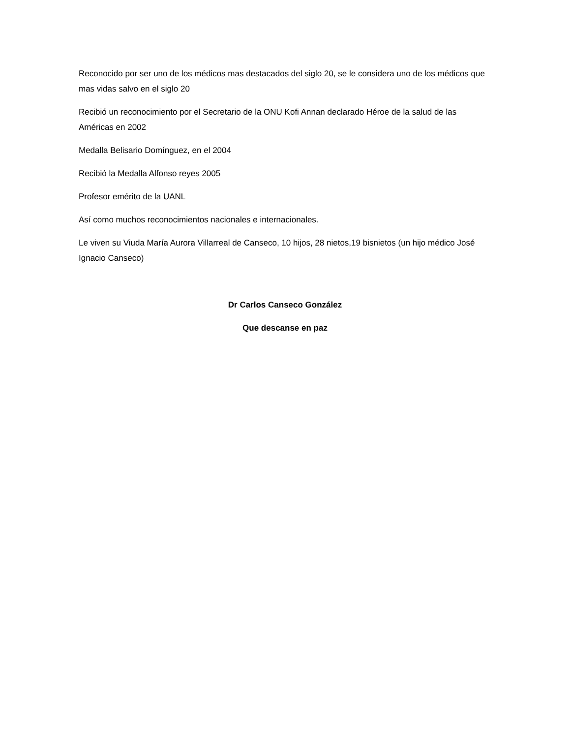Reconocido por ser uno de los médicos mas destacados del siglo 20, se le considera uno de los médicos que mas vidas salvo en el siglo 20
Recibió un reconocimiento por el Secretario de la ONU Kofi Annan declarado Héroe de la salud de las Américas en 2002
Medalla Belisario Domínguez, en el 2004
Recibió la Medalla Alfonso reyes 2005
Profesor emérito de la UANL
Así como muchos reconocimientos nacionales e internacionales.
Le viven su Viuda María Aurora Villarreal de Canseco, 10 hijos, 28 nietos,19 bisnietos (un hijo médico José Ignacio Canseco)
Dr Carlos Canseco González
Que descanse en paz